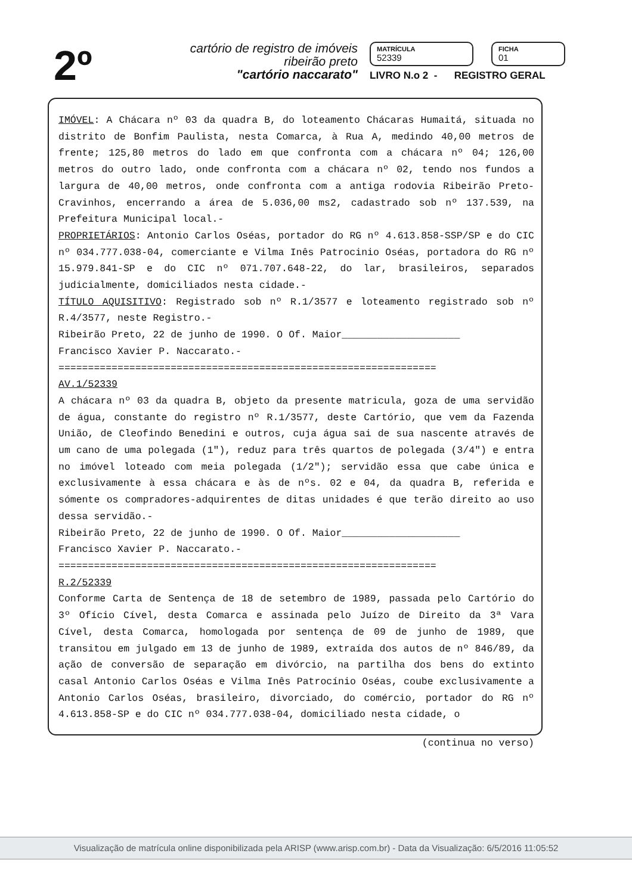2º
cartório de registro de imóveis
ribeirão preto
"cartório naccarato"
MATRÍCULA
52339
FICHA
01
LIVRO N.o 2 - REGISTRO GERAL
IMÓVEL: A Chácara nº 03 da quadra B, do loteamento Chácaras Humaitá, situada no distrito de Bonfim Paulista, nesta Comarca, à Rua A, medindo 40,00 metros de frente; 125,80 metros do lado em que confronta com a chácara nº 04; 126,00 metros do outro lado, onde confronta com a chácara nº 02, tendo nos fundos a largura de 40,00 metros, onde confronta com a antiga rodovia Ribeirão Preto-Cravinhos, encerrando a área de 5.036,00 ms2, cadastrado sob nº 137.539, na Prefeitura Municipal local.-
PROPRIETÁRIOS: Antonio Carlos Oséas, portador do RG nº 4.613.858-SSP/SP e do CIC nº 034.777.038-04, comerciante e Vilma Inês Patrocinio Oséas, portadora do RG nº 15.979.841-SP e do CIC nº 071.707.648-22, do lar, brasileiros, separados judicialmente, domiciliados nesta cidade.-
TÍTULO AQUISITIVO: Registrado sob nº R.1/3577 e loteamento registrado sob nº R.4/3577, neste Registro.-
Ribeirão Preto, 22 de junho de 1990. O Of. Maior____________________
Francisco Xavier P. Naccarato.-
================================================================
AV.1/52339
A chácara nº 03 da quadra B, objeto da presente matricula, goza de uma servidão de água, constante do registro nº R.1/3577, deste Cartório, que vem da Fazenda União, de Cleofindo Benedini e outros, cuja água sai de sua nascente através de um cano de uma polegada (1"), reduz para três quartos de polegada (3/4") e entra no imóvel loteado com meia polegada (1/2"); servidão essa que cabe única e exclusivamente à essa chácara e às de nºs. 02 e 04, da quadra B, referida e sómente os compradores-adquirentes de ditas unidades é que terão direito ao uso dessa servidão.-
Ribeirão Preto, 22 de junho de 1990. O Of. Maior____________________
Francisco Xavier P. Naccarato.-
================================================================
R.2/52339
Conforme Carta de Sentença de 18 de setembro de 1989, passada pelo Cartório do 3º Ofício Cível, desta Comarca e assinada pelo Juízo de Direito da 3ª Vara Cível, desta Comarca, homologada por sentença de 09 de junho de 1989, que transitou em julgado em 13 de junho de 1989, extraída dos autos de nº 846/89, da ação de conversão de separação em divórcio, na partilha dos bens do extinto casal Antonio Carlos Oséas e Vilma Inês Patrocínio Oséas, coube exclusivamente a Antonio Carlos Oséas, brasileiro, divorciado, do comércio, portador do RG nº 4.613.858-SP e do CIC nº 034.777.038-04, domiciliado nesta cidade, o
(continua no verso)
Visualização de matrícula online disponibilizada pela ARISP (www.arisp.com.br) - Data da Visualização: 6/5/2016 11:05:52